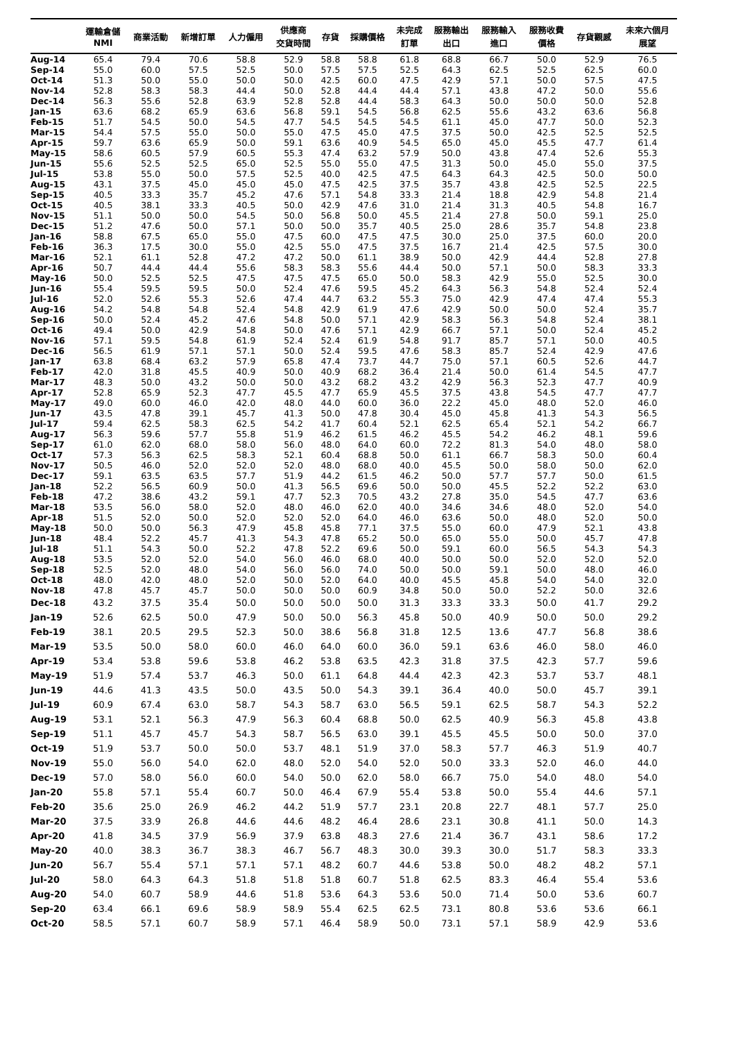| | 運輸倉儲 NMI | 商業活動 | 新增訂單 | 人力僱用 | 供應商 交貨時間 | 存貨 | 採購價格 | 未完成 訂單 | 服務輸出 出口 | 服務輸入 進口 | 服務收費 價格 | 存貨觀感 | 未來六個月 展望 |
| --- | --- | --- | --- | --- | --- | --- | --- | --- | --- | --- | --- | --- | --- |
| Aug-14 | 65.4 | 79.4 | 70.6 | 58.8 | 52.9 | 58.8 | 58.8 | 61.8 | 68.8 | 66.7 | 50.0 | 52.9 | 76.5 |
| Sep-14 | 55.0 | 60.0 | 57.5 | 52.5 | 50.0 | 57.5 | 57.5 | 52.5 | 64.3 | 62.5 | 52.5 | 62.5 | 60.0 |
| Oct-14 | 51.3 | 50.0 | 55.0 | 50.0 | 50.0 | 42.5 | 60.0 | 47.5 | 42.9 | 57.1 | 50.0 | 57.5 | 47.5 |
| Nov-14 | 52.8 | 58.3 | 58.3 | 44.4 | 50.0 | 52.8 | 44.4 | 44.4 | 57.1 | 43.8 | 47.2 | 50.0 | 55.6 |
| Dec-14 | 56.3 | 55.6 | 52.8 | 63.9 | 52.8 | 52.8 | 44.4 | 58.3 | 64.3 | 50.0 | 50.0 | 50.0 | 52.8 |
| Jan-15 | 63.6 | 68.2 | 65.9 | 63.6 | 56.8 | 59.1 | 54.5 | 56.8 | 62.5 | 55.6 | 43.2 | 63.6 | 56.8 |
| Feb-15 | 51.7 | 54.5 | 50.0 | 54.5 | 47.7 | 54.5 | 54.5 | 54.5 | 61.1 | 45.0 | 47.7 | 50.0 | 52.3 |
| Mar-15 | 54.4 | 57.5 | 55.0 | 50.0 | 55.0 | 47.5 | 45.0 | 47.5 | 37.5 | 50.0 | 42.5 | 52.5 | 52.5 |
| Apr-15 | 59.7 | 63.6 | 65.9 | 50.0 | 59.1 | 63.6 | 40.9 | 54.5 | 65.0 | 45.0 | 45.5 | 47.7 | 61.4 |
| May-15 | 58.6 | 60.5 | 57.9 | 60.5 | 55.3 | 47.4 | 63.2 | 57.9 | 50.0 | 43.8 | 47.4 | 52.6 | 55.3 |
| Jun-15 | 55.6 | 52.5 | 52.5 | 65.0 | 52.5 | 55.0 | 55.0 | 47.5 | 31.3 | 50.0 | 45.0 | 55.0 | 37.5 |
| Jul-15 | 53.8 | 55.0 | 50.0 | 57.5 | 52.5 | 40.0 | 42.5 | 47.5 | 64.3 | 64.3 | 42.5 | 50.0 | 50.0 |
| Aug-15 | 43.1 | 37.5 | 45.0 | 45.0 | 45.0 | 47.5 | 42.5 | 37.5 | 35.7 | 43.8 | 42.5 | 52.5 | 22.5 |
| Sep-15 | 40.5 | 33.3 | 35.7 | 45.2 | 47.6 | 57.1 | 54.8 | 33.3 | 21.4 | 18.8 | 42.9 | 54.8 | 21.4 |
| Oct-15 | 40.5 | 38.1 | 33.3 | 40.5 | 50.0 | 42.9 | 47.6 | 31.0 | 21.4 | 31.3 | 40.5 | 54.8 | 16.7 |
| Nov-15 | 51.1 | 50.0 | 50.0 | 54.5 | 50.0 | 56.8 | 50.0 | 45.5 | 21.4 | 27.8 | 50.0 | 59.1 | 25.0 |
| Dec-15 | 51.2 | 47.6 | 50.0 | 57.1 | 50.0 | 50.0 | 35.7 | 40.5 | 25.0 | 28.6 | 35.7 | 54.8 | 23.8 |
| Jan-16 | 58.8 | 67.5 | 65.0 | 55.0 | 47.5 | 60.0 | 47.5 | 47.5 | 30.0 | 25.0 | 37.5 | 60.0 | 20.0 |
| Feb-16 | 36.3 | 17.5 | 30.0 | 55.0 | 42.5 | 55.0 | 47.5 | 37.5 | 16.7 | 21.4 | 42.5 | 57.5 | 30.0 |
| Mar-16 | 52.1 | 61.1 | 52.8 | 47.2 | 47.2 | 50.0 | 61.1 | 38.9 | 50.0 | 42.9 | 44.4 | 52.8 | 27.8 |
| Apr-16 | 50.7 | 44.4 | 44.4 | 55.6 | 58.3 | 58.3 | 55.6 | 44.4 | 50.0 | 57.1 | 50.0 | 58.3 | 33.3 |
| May-16 | 50.0 | 52.5 | 52.5 | 47.5 | 47.5 | 47.5 | 65.0 | 50.0 | 58.3 | 42.9 | 55.0 | 52.5 | 30.0 |
| Jun-16 | 55.4 | 59.5 | 59.5 | 50.0 | 52.4 | 47.6 | 59.5 | 45.2 | 64.3 | 56.3 | 54.8 | 52.4 | 52.4 |
| Jul-16 | 52.0 | 52.6 | 55.3 | 52.6 | 47.4 | 44.7 | 63.2 | 55.3 | 75.0 | 42.9 | 47.4 | 47.4 | 55.3 |
| Aug-16 | 54.2 | 54.8 | 54.8 | 52.4 | 54.8 | 42.9 | 61.9 | 47.6 | 42.9 | 50.0 | 50.0 | 52.4 | 35.7 |
| Sep-16 | 50.0 | 52.4 | 45.2 | 47.6 | 54.8 | 50.0 | 57.1 | 42.9 | 58.3 | 56.3 | 54.8 | 52.4 | 38.1 |
| Oct-16 | 49.4 | 50.0 | 42.9 | 54.8 | 50.0 | 47.6 | 57.1 | 42.9 | 66.7 | 57.1 | 50.0 | 52.4 | 45.2 |
| Nov-16 | 57.1 | 59.5 | 54.8 | 61.9 | 52.4 | 52.4 | 61.9 | 54.8 | 91.7 | 85.7 | 57.1 | 50.0 | 40.5 |
| Dec-16 | 56.5 | 61.9 | 57.1 | 57.1 | 50.0 | 52.4 | 59.5 | 47.6 | 58.3 | 85.7 | 52.4 | 42.9 | 47.6 |
| Jan-17 | 63.8 | 68.4 | 63.2 | 57.9 | 65.8 | 47.4 | 73.7 | 44.7 | 75.0 | 57.1 | 60.5 | 52.6 | 44.7 |
| Feb-17 | 42.0 | 31.8 | 45.5 | 40.9 | 50.0 | 40.9 | 68.2 | 36.4 | 21.4 | 50.0 | 61.4 | 54.5 | 47.7 |
| Mar-17 | 48.3 | 50.0 | 43.2 | 50.0 | 50.0 | 43.2 | 68.2 | 43.2 | 42.9 | 56.3 | 52.3 | 47.7 | 40.9 |
| Apr-17 | 52.8 | 65.9 | 52.3 | 47.7 | 45.5 | 47.7 | 65.9 | 45.5 | 37.5 | 43.8 | 54.5 | 47.7 | 47.7 |
| May-17 | 49.0 | 60.0 | 46.0 | 42.0 | 48.0 | 44.0 | 60.0 | 36.0 | 22.2 | 45.0 | 48.0 | 52.0 | 46.0 |
| Jun-17 | 43.5 | 47.8 | 39.1 | 45.7 | 41.3 | 50.0 | 47.8 | 30.4 | 45.0 | 45.8 | 41.3 | 54.3 | 56.5 |
| Jul-17 | 59.4 | 62.5 | 58.3 | 62.5 | 54.2 | 41.7 | 60.4 | 52.1 | 62.5 | 65.4 | 52.1 | 54.2 | 66.7 |
| Aug-17 | 56.3 | 59.6 | 57.7 | 55.8 | 51.9 | 46.2 | 61.5 | 46.2 | 45.5 | 54.2 | 46.2 | 48.1 | 59.6 |
| Sep-17 | 61.0 | 62.0 | 68.0 | 58.0 | 56.0 | 48.0 | 64.0 | 60.0 | 72.2 | 81.3 | 54.0 | 48.0 | 58.0 |
| Oct-17 | 57.3 | 56.3 | 62.5 | 58.3 | 52.1 | 60.4 | 68.8 | 50.0 | 61.1 | 66.7 | 58.3 | 50.0 | 60.4 |
| Nov-17 | 50.5 | 46.0 | 52.0 | 52.0 | 52.0 | 48.0 | 68.0 | 40.0 | 45.5 | 50.0 | 58.0 | 50.0 | 62.0 |
| Dec-17 | 59.1 | 63.5 | 63.5 | 57.7 | 51.9 | 44.2 | 61.5 | 46.2 | 50.0 | 57.7 | 57.7 | 50.0 | 61.5 |
| Jan-18 | 52.2 | 56.5 | 60.9 | 50.0 | 41.3 | 56.5 | 69.6 | 50.0 | 50.0 | 45.5 | 52.2 | 52.2 | 63.0 |
| Feb-18 | 47.2 | 38.6 | 43.2 | 59.1 | 47.7 | 52.3 | 70.5 | 43.2 | 27.8 | 35.0 | 54.5 | 47.7 | 63.6 |
| Mar-18 | 53.5 | 56.0 | 58.0 | 52.0 | 48.0 | 46.0 | 62.0 | 40.0 | 34.6 | 34.6 | 48.0 | 52.0 | 54.0 |
| Apr-18 | 51.5 | 52.0 | 50.0 | 52.0 | 52.0 | 52.0 | 64.0 | 46.0 | 63.6 | 50.0 | 48.0 | 52.0 | 50.0 |
| May-18 | 50.0 | 50.0 | 56.3 | 47.9 | 45.8 | 45.8 | 77.1 | 37.5 | 55.0 | 60.0 | 47.9 | 52.1 | 43.8 |
| Jun-18 | 48.4 | 52.2 | 45.7 | 41.3 | 54.3 | 47.8 | 65.2 | 50.0 | 65.0 | 55.0 | 50.0 | 45.7 | 47.8 |
| Jul-18 | 51.1 | 54.3 | 50.0 | 52.2 | 47.8 | 52.2 | 69.6 | 50.0 | 59.1 | 60.0 | 56.5 | 54.3 | 54.3 |
| Aug-18 | 53.5 | 52.0 | 52.0 | 54.0 | 56.0 | 46.0 | 68.0 | 40.0 | 50.0 | 50.0 | 52.0 | 52.0 | 52.0 |
| Sep-18 | 52.5 | 52.0 | 48.0 | 54.0 | 56.0 | 56.0 | 74.0 | 50.0 | 50.0 | 59.1 | 50.0 | 48.0 | 46.0 |
| Oct-18 | 48.0 | 42.0 | 48.0 | 52.0 | 50.0 | 52.0 | 64.0 | 40.0 | 45.5 | 45.8 | 54.0 | 54.0 | 32.0 |
| Nov-18 | 47.8 | 45.7 | 45.7 | 50.0 | 50.0 | 50.0 | 60.9 | 34.8 | 50.0 | 50.0 | 52.2 | 50.0 | 32.6 |
| Dec-18 | 43.2 | 37.5 | 35.4 | 50.0 | 50.0 | 50.0 | 50.0 | 31.3 | 33.3 | 33.3 | 50.0 | 41.7 | 29.2 |
| Jan-19 | 52.6 | 62.5 | 50.0 | 47.9 | 50.0 | 50.0 | 56.3 | 45.8 | 50.0 | 40.9 | 50.0 | 50.0 | 29.2 |
| Feb-19 | 38.1 | 20.5 | 29.5 | 52.3 | 50.0 | 38.6 | 56.8 | 31.8 | 12.5 | 13.6 | 47.7 | 56.8 | 38.6 |
| Mar-19 | 53.5 | 50.0 | 58.0 | 60.0 | 46.0 | 64.0 | 60.0 | 36.0 | 59.1 | 63.6 | 46.0 | 58.0 | 46.0 |
| Apr-19 | 53.4 | 53.8 | 59.6 | 53.8 | 46.2 | 53.8 | 63.5 | 42.3 | 31.8 | 37.5 | 42.3 | 57.7 | 59.6 |
| May-19 | 51.9 | 57.4 | 53.7 | 46.3 | 50.0 | 61.1 | 64.8 | 44.4 | 42.3 | 42.3 | 53.7 | 53.7 | 48.1 |
| Jun-19 | 44.6 | 41.3 | 43.5 | 50.0 | 43.5 | 50.0 | 54.3 | 39.1 | 36.4 | 40.0 | 50.0 | 45.7 | 39.1 |
| Jul-19 | 60.9 | 67.4 | 63.0 | 58.7 | 54.3 | 58.7 | 63.0 | 56.5 | 59.1 | 62.5 | 58.7 | 54.3 | 52.2 |
| Aug-19 | 53.1 | 52.1 | 56.3 | 47.9 | 56.3 | 60.4 | 68.8 | 50.0 | 62.5 | 40.9 | 56.3 | 45.8 | 43.8 |
| Sep-19 | 51.1 | 45.7 | 45.7 | 54.3 | 58.7 | 56.5 | 63.0 | 39.1 | 45.5 | 45.5 | 50.0 | 50.0 | 37.0 |
| Oct-19 | 51.9 | 53.7 | 50.0 | 50.0 | 53.7 | 48.1 | 51.9 | 37.0 | 58.3 | 57.7 | 46.3 | 51.9 | 40.7 |
| Nov-19 | 55.0 | 56.0 | 54.0 | 62.0 | 48.0 | 52.0 | 54.0 | 52.0 | 50.0 | 33.3 | 52.0 | 46.0 | 44.0 |
| Dec-19 | 57.0 | 58.0 | 56.0 | 60.0 | 54.0 | 50.0 | 62.0 | 58.0 | 66.7 | 75.0 | 54.0 | 48.0 | 54.0 |
| Jan-20 | 55.8 | 57.1 | 55.4 | 60.7 | 50.0 | 46.4 | 67.9 | 55.4 | 53.8 | 50.0 | 55.4 | 44.6 | 57.1 |
| Feb-20 | 35.6 | 25.0 | 26.9 | 46.2 | 44.2 | 51.9 | 57.7 | 23.1 | 20.8 | 22.7 | 48.1 | 57.7 | 25.0 |
| Mar-20 | 37.5 | 33.9 | 26.8 | 44.6 | 44.6 | 48.2 | 46.4 | 28.6 | 23.1 | 30.8 | 41.1 | 50.0 | 14.3 |
| Apr-20 | 41.8 | 34.5 | 37.9 | 56.9 | 37.9 | 63.8 | 48.3 | 27.6 | 21.4 | 36.7 | 43.1 | 58.6 | 17.2 |
| May-20 | 40.0 | 38.3 | 36.7 | 38.3 | 46.7 | 56.7 | 48.3 | 30.0 | 39.3 | 30.0 | 51.7 | 58.3 | 33.3 |
| Jun-20 | 56.7 | 55.4 | 57.1 | 57.1 | 57.1 | 48.2 | 60.7 | 44.6 | 53.8 | 50.0 | 48.2 | 48.2 | 57.1 |
| Jul-20 | 58.0 | 64.3 | 64.3 | 51.8 | 51.8 | 51.8 | 60.7 | 51.8 | 62.5 | 83.3 | 46.4 | 55.4 | 53.6 |
| Aug-20 | 54.0 | 60.7 | 58.9 | 44.6 | 51.8 | 53.6 | 64.3 | 53.6 | 50.0 | 71.4 | 50.0 | 53.6 | 60.7 |
| Sep-20 | 63.4 | 66.1 | 69.6 | 58.9 | 58.9 | 55.4 | 62.5 | 62.5 | 73.1 | 80.8 | 53.6 | 53.6 | 66.1 |
| Oct-20 | 58.5 | 57.1 | 60.7 | 58.9 | 57.1 | 46.4 | 58.9 | 50.0 | 73.1 | 57.1 | 58.9 | 42.9 | 53.6 |